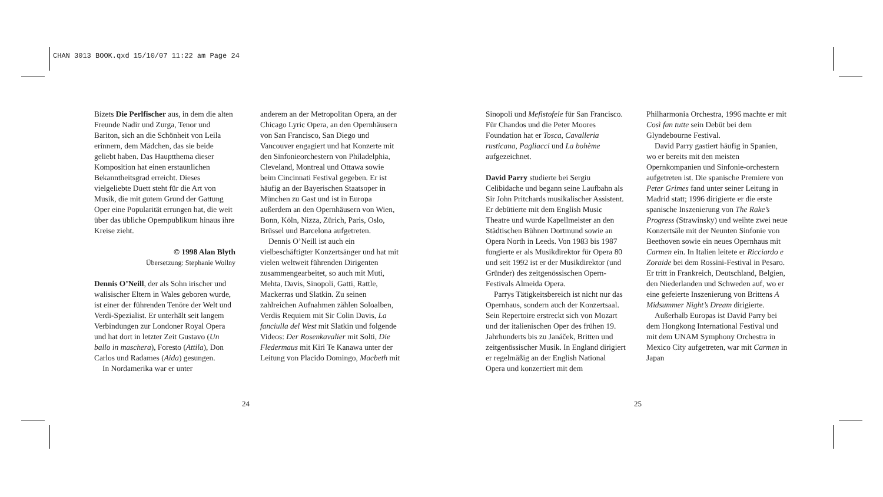CHAN 3013 BOOK.qxd 15/10/07 11:22 am Page 24
Bizets Die Perlfischer aus, in dem die alten Freunde Nadir und Zurga, Tenor und Bariton, sich an die Schönheit von Leila erinnern, dem Mädchen, das sie beide geliebt haben. Das Hauptthema dieser Komposition hat einen erstaunlichen Bekanntheitsgrad erreicht. Dieses vielgeliebte Duett steht für die Art von Musik, die mit gutem Grund der Gattung Oper eine Popularität errungen hat, die weit über das übliche Opernpublikum hinaus ihre Kreise zieht.
© 1998 Alan Blyth
Übersetzung: Stephanie Wollny
Dennis O’Neill, der als Sohn irischer und walisischer Eltern in Wales geboren wurde, ist einer der führenden Tenöre der Welt und Verdi-Spezialist. Er unterhält seit langem Verbindungen zur Londoner Royal Opera und hat dort in letzter Zeit Gustavo (Un ballo in maschera), Foresto (Attila), Don Carlos und Radames (Aida) gesungen.
In Nordamerika war er unter
anderem an der Metropolitan Opera, an der Chicago Lyric Opera, an den Opernhäusern von San Francisco, San Diego und Vancouver engagiert und hat Konzerte mit den Sinfonieorchestern von Philadelphia, Cleveland, Montreal und Ottawa sowie beim Cincinnati Festival gegeben. Er ist häufig an der Bayerischen Staatsoper in München zu Gast und ist in Europa außerdem an den Opernhäusern von Wien, Bonn, Köln, Nizza, Zürich, Paris, Oslo, Brüssel und Barcelona aufgetreten.
Dennis O’Neill ist auch ein vielbeschäftigter Konzertsänger und hat mit vielen weltweit führenden Dirigenten zusammengearbeitet, so auch mit Muti, Mehta, Davis, Sinopoli, Gatti, Rattle, Mackerras und Slatkin. Zu seinen zahlreichen Aufnahmen zählen Soloalben, Verdis Requiem mit Sir Colin Davis, La fanciulla del West mit Slatkin und folgende Videos: Der Rosenkavalier mit Solti, Die Fledermaus mit Kiri Te Kanawa unter der Leitung von Placido Domingo, Macbeth mit
24
Sinopoli und Mefistofele für San Francisco. Für Chandos und die Peter Moores Foundation hat er Tosca, Cavalleria rusticana, Pagliacci und La bohème aufgezeichnet.
David Parry studierte bei Sergiu Celibidache und begann seine Laufbahn als Sir John Pritchards musikalischer Assistent. Er debütierte mit dem English Music Theatre und wurde Kapellmeister an den Städtischen Bühnen Dortmund sowie an Opera North in Leeds. Von 1983 bis 1987 fungierte er als Musikdirektor für Opera 80 und seit 1992 ist er der Musikdirektor (und Gründer) des zeitgenössischen Opern-Festivals Almeida Opera.
Parrys Tätigkeitsbereich ist nicht nur das Opernhaus, sondern auch der Konzertsaal. Sein Repertoire erstreckt sich von Mozart und der italienischen Oper des frühen 19. Jahrhunderts bis zu Janáček, Britten und zeitgenössischer Musik. In England dirigiert er regelmäßig an der English National Opera und konzertiert mit dem
Philharmonia Orchestra, 1996 machte er mit Così fan tutte sein Debüt bei dem Glyndebourne Festival.
David Parry gastiert häufig in Spanien, wo er bereits mit den meisten Opernkompanien und Sinfonie-orchestern aufgetreten ist. Die spanische Premiere von Peter Grimes fand unter seiner Leitung in Madrid statt; 1996 dirigierte er die erste spanische Inszenierung von The Rake’s Progress (Strawinsky) und weihte zwei neue Konzertsäle mit der Neunten Sinfonie von Beethoven sowie ein neues Opernhaus mit Carmen ein. In Italien leitete er Ricciardo e Zoraide bei dem Rossini-Festival in Pesaro. Er tritt in Frankreich, Deutschland, Belgien, den Niederlanden und Schweden auf, wo er eine gefeierte Inszenierung von Brittens A Midsummer Night’s Dream dirigierte.
Außerhalb Europas ist David Parry bei dem Hongkong International Festival und mit dem UNAM Symphony Orchestra in Mexico City aufgetreten, war mit Carmen in Japan
25